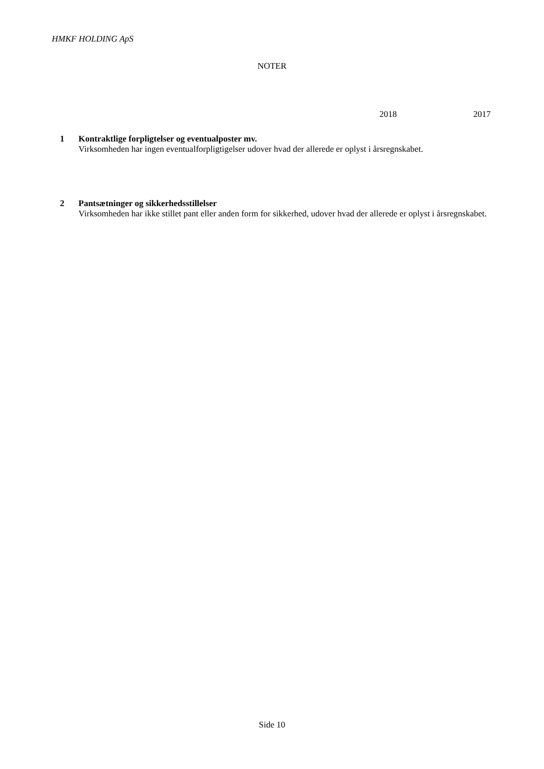HMKF HOLDING ApS
NOTER
2018 2017
1 Kontraktlige forpligtelser og eventualposter mv.
Virksomheden har ingen eventualforpligtigelser udover hvad der allerede er oplyst i årsregnskabet.
2 Pantsætninger og sikkerhedsstillelser
Virksomheden har ikke stillet pant eller anden form for sikkerhed, udover hvad der allerede er oplyst i årsregnskabet.
Side 10